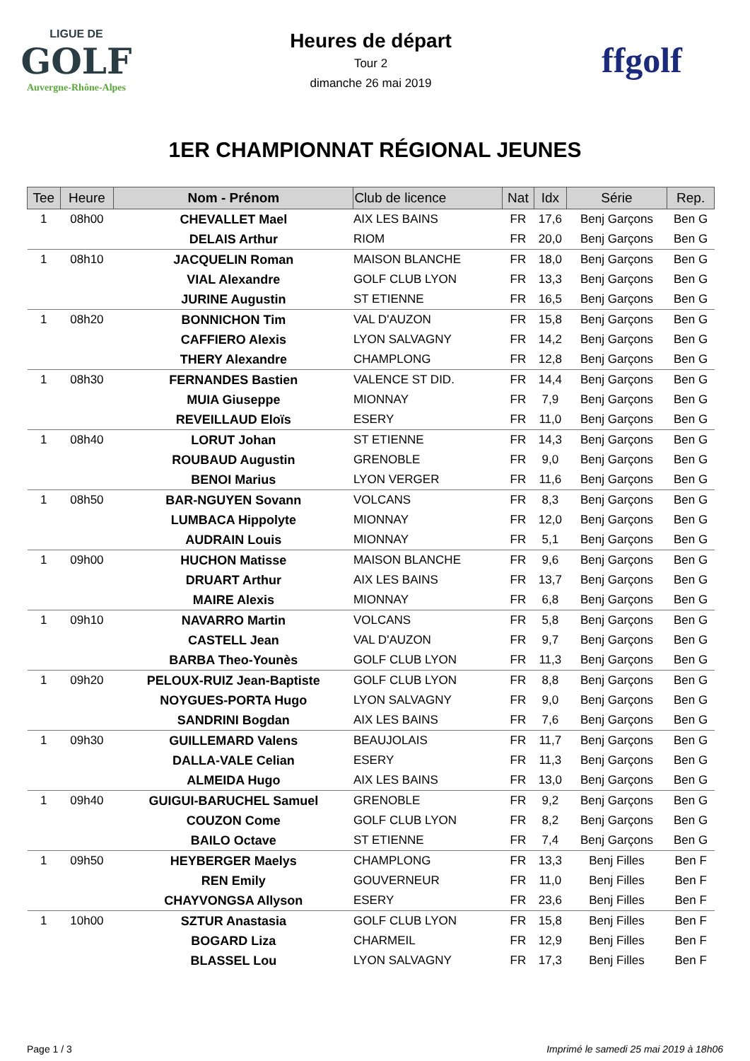LIGUE DE
GOLF
Auvergne-Rhône-Alpes
Heures de départ
Tour 2
dimanche 26 mai 2019
ffgolf
1ER CHAMPIONNAT RÉGIONAL JEUNES
| Tee | Heure | Nom - Prénom | Club de licence | Nat | Idx | Série | Rep. |
| --- | --- | --- | --- | --- | --- | --- | --- |
| 1 | 08h00 | CHEVALLET Mael | AIX LES BAINS | FR | 17,6 | Benj Garçons | Ben G |
| | | DELAIS Arthur | RIOM | FR | 20,0 | Benj Garçons | Ben G |
| 1 | 08h10 | JACQUELIN Roman | MAISON BLANCHE | FR | 18,0 | Benj Garçons | Ben G |
| | | VIAL Alexandre | GOLF CLUB LYON | FR | 13,3 | Benj Garçons | Ben G |
| | | JURINE Augustin | ST ETIENNE | FR | 16,5 | Benj Garçons | Ben G |
| 1 | 08h20 | BONNICHON Tim | VAL D'AUZON | FR | 15,8 | Benj Garçons | Ben G |
| | | CAFFIERO Alexis | LYON SALVAGNY | FR | 14,2 | Benj Garçons | Ben G |
| | | THERY Alexandre | CHAMPLONG | FR | 12,8 | Benj Garçons | Ben G |
| 1 | 08h30 | FERNANDES Bastien | VALENCE ST DID. | FR | 14,4 | Benj Garçons | Ben G |
| | | MUIA Giuseppe | MIONNAY | FR | 7,9 | Benj Garçons | Ben G |
| | | REVEILLAUD Eloïs | ESERY | FR | 11,0 | Benj Garçons | Ben G |
| 1 | 08h40 | LORUT Johan | ST ETIENNE | FR | 14,3 | Benj Garçons | Ben G |
| | | ROUBAUD Augustin | GRENOBLE | FR | 9,0 | Benj Garçons | Ben G |
| | | BENOI Marius | LYON VERGER | FR | 11,6 | Benj Garçons | Ben G |
| 1 | 08h50 | BAR-NGUYEN Sovann | VOLCANS | FR | 8,3 | Benj Garçons | Ben G |
| | | LUMBACA Hippolyte | MIONNAY | FR | 12,0 | Benj Garçons | Ben G |
| | | AUDRAIN Louis | MIONNAY | FR | 5,1 | Benj Garçons | Ben G |
| 1 | 09h00 | HUCHON Matisse | MAISON BLANCHE | FR | 9,6 | Benj Garçons | Ben G |
| | | DRUART Arthur | AIX LES BAINS | FR | 13,7 | Benj Garçons | Ben G |
| | | MAIRE Alexis | MIONNAY | FR | 6,8 | Benj Garçons | Ben G |
| 1 | 09h10 | NAVARRO Martin | VOLCANS | FR | 5,8 | Benj Garçons | Ben G |
| | | CASTELL Jean | VAL D'AUZON | FR | 9,7 | Benj Garçons | Ben G |
| | | BARBA Theo-Younès | GOLF CLUB LYON | FR | 11,3 | Benj Garçons | Ben G |
| 1 | 09h20 | PELOUX-RUIZ Jean-Baptiste | GOLF CLUB LYON | FR | 8,8 | Benj Garçons | Ben G |
| | | NOYGUES-PORTA Hugo | LYON SALVAGNY | FR | 9,0 | Benj Garçons | Ben G |
| | | SANDRINI Bogdan | AIX LES BAINS | FR | 7,6 | Benj Garçons | Ben G |
| 1 | 09h30 | GUILLEMARD Valens | BEAUJOLAIS | FR | 11,7 | Benj Garçons | Ben G |
| | | DALLA-VALE Celian | ESERY | FR | 11,3 | Benj Garçons | Ben G |
| | | ALMEIDA Hugo | AIX LES BAINS | FR | 13,0 | Benj Garçons | Ben G |
| 1 | 09h40 | GUIGUI-BARUCHEL Samuel | GRENOBLE | FR | 9,2 | Benj Garçons | Ben G |
| | | COUZON Come | GOLF CLUB LYON | FR | 8,2 | Benj Garçons | Ben G |
| | | BAILO Octave | ST ETIENNE | FR | 7,4 | Benj Garçons | Ben G |
| 1 | 09h50 | HEYBERGER Maelys | CHAMPLONG | FR | 13,3 | Benj Filles | Ben F |
| | | REN Emily | GOUVERNEUR | FR | 11,0 | Benj Filles | Ben F |
| | | CHAYVONGSA Allyson | ESERY | FR | 23,6 | Benj Filles | Ben F |
| 1 | 10h00 | SZTUR Anastasia | GOLF CLUB LYON | FR | 15,8 | Benj Filles | Ben F |
| | | BOGARD Liza | CHARMEIL | FR | 12,9 | Benj Filles | Ben F |
| | | BLASSEL Lou | LYON SALVAGNY | FR | 17,3 | Benj Filles | Ben F |
Page 1 / 3 Imprimé le samedi 25 mai 2019 à 18h06